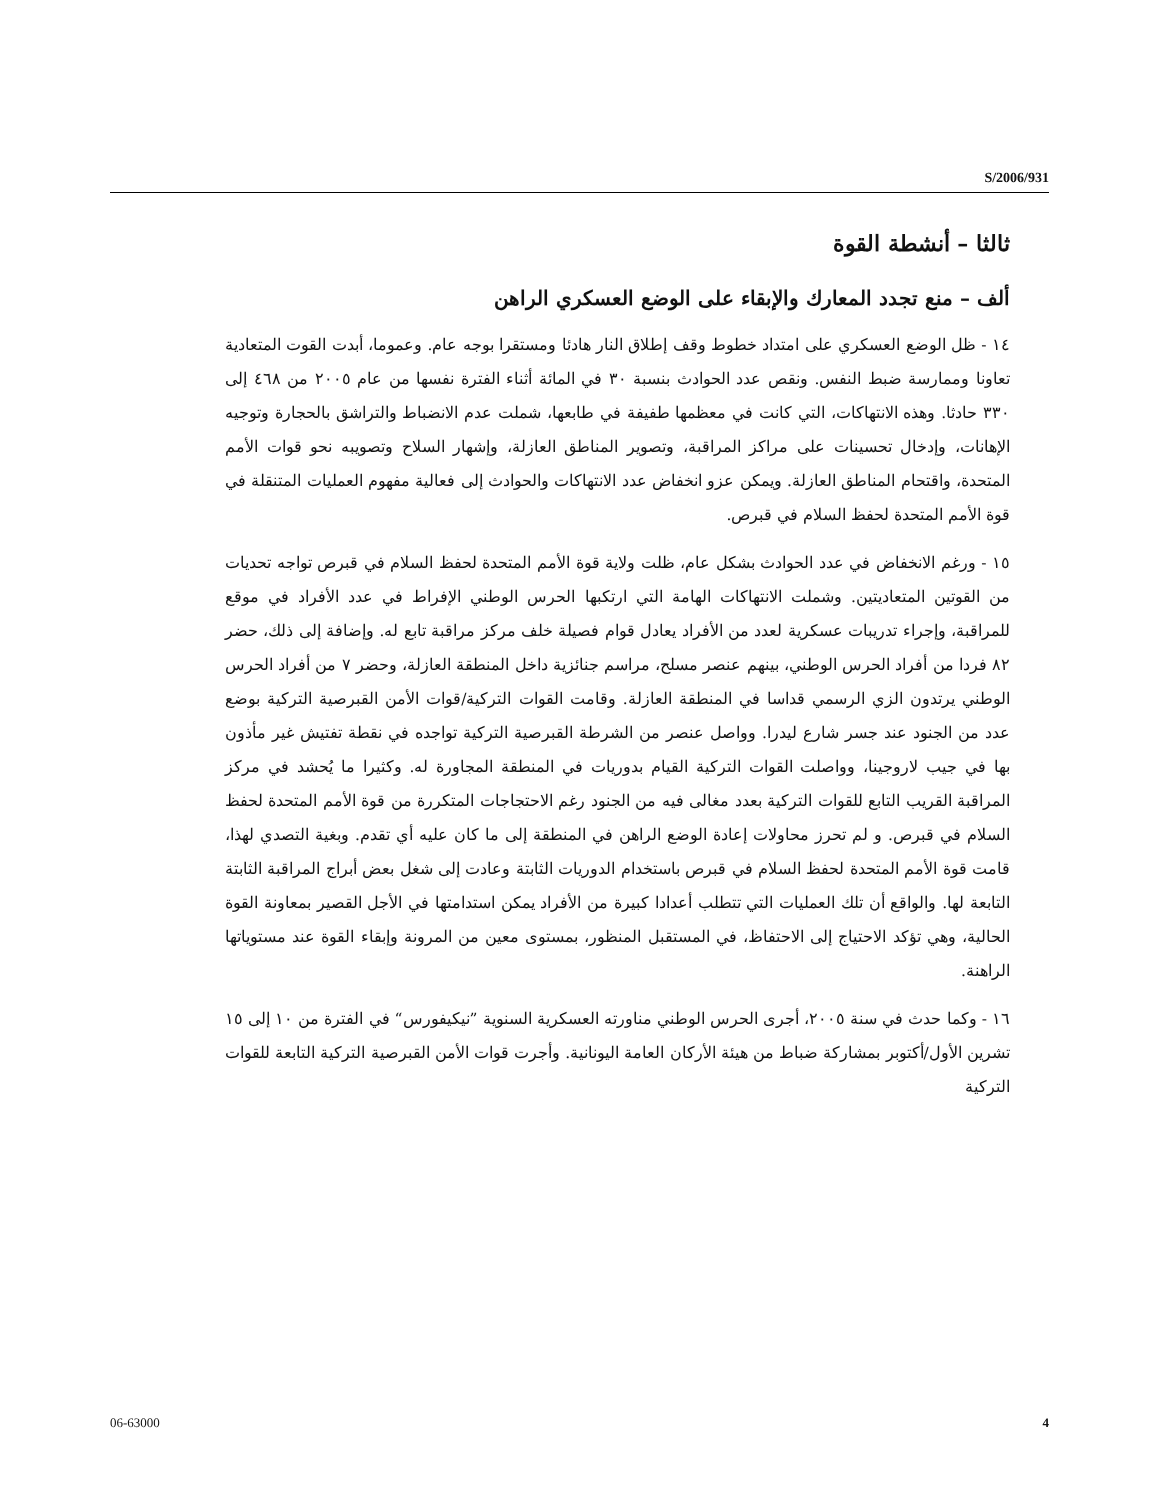S/2006/931
ثالثا – أنشطة القوة
ألف – منع تجدد المعارك والإبقاء على الوضع العسكري الراهن
١٤ - ظل الوضع العسكري على امتداد خطوط وقف إطلاق النار هادئا ومستقرا بوجه عام. وعموما، أبدت القوت المتعادية تعاونا وممارسة ضبط النفس. ونقص عدد الحوادث بنسبة ٣٠ في المائة أثناء الفترة نفسها من عام ٢٠٠٥ من ٤٦٨ إلى ٣٣٠ حادثا. وهذه الانتهاكات، التي كانت في معظمها طفيفة في طابعها، شملت عدم الانضباط والتراشق بالحجارة وتوجيه الإهانات، وإدخال تحسينات على مراكز المراقبة، وتصوير المناطق العازلة، وإشهار السلاح وتصويبه نحو قوات الأمم المتحدة، واقتحام المناطق العازلة. ويمكن عزو انخفاض عدد الانتهاكات والحوادث إلى فعالية مفهوم العمليات المتنقلة في قوة الأمم المتحدة لحفظ السلام في قبرص.
١٥ - ورغم الانخفاض في عدد الحوادث بشكل عام، ظلت ولاية قوة الأمم المتحدة لحفظ السلام في قبرص تواجه تحديات من القوتين المتعاديتين. وشملت الانتهاكات الهامة التي ارتكبها الحرس الوطني الإفراط في عدد الأفراد في موقع للمراقبة، وإجراء تدريبات عسكرية لعدد من الأفراد يعادل قوام فصيلة خلف مركز مراقبة تابع له. وإضافة إلى ذلك، حضر ٨٢ فردا من أفراد الحرس الوطني، بينهم عنصر مسلح، مراسم جنائزية داخل المنطقة العازلة، وحضر ٧ من أفراد الحرس الوطني يرتدون الزي الرسمي قداسا في المنطقة العازلة. وقامت القوات التركية/قوات الأمن القبرصية التركية بوضع عدد من الجنود عند جسر شارع ليدرا. وواصل عنصر من الشرطة القبرصية التركية تواجده في نقطة تفتيش غير مأذون بها في جيب لاروجينا، وواصلت القوات التركية القيام بدوريات في المنطقة المجاورة له. وكثيرا ما يُحشد في مركز المراقبة القريب التابع للقوات التركية بعدد مغالى فيه من الجنود رغم الاحتجاجات المتكررة من قوة الأمم المتحدة لحفظ السلام في قبرص. و لم تحرز محاولات إعادة الوضع الراهن في المنطقة إلى ما كان عليه أي تقدم. وبغية التصدي لهذا، قامت قوة الأمم المتحدة لحفظ السلام في قبرص باستخدام الدوريات الثابتة وعادت إلى شغل بعض أبراج المراقبة الثابتة التابعة لها. والواقع أن تلك العمليات التي تتطلب أعدادا كبيرة من الأفراد يمكن استدامتها في الأجل القصير بمعاونة القوة الحالية، وهي تؤكد الاحتياج إلى الاحتفاظ، في المستقبل المنظور، بمستوى معين من المرونة وإبقاء القوة عند مستوياتها الراهنة.
١٦ - وكما حدث في سنة ٢٠٠٥، أجرى الحرس الوطني مناورته العسكرية السنوية ”نيكيفورس“ في الفترة من ١٠ إلى ١٥ تشرين الأول/أكتوبر بمشاركة ضباط من هيئة الأركان العامة اليونانية. وأجرت قوات الأمن القبرصية التركية التابعة للقوات التركية
06-63000 4